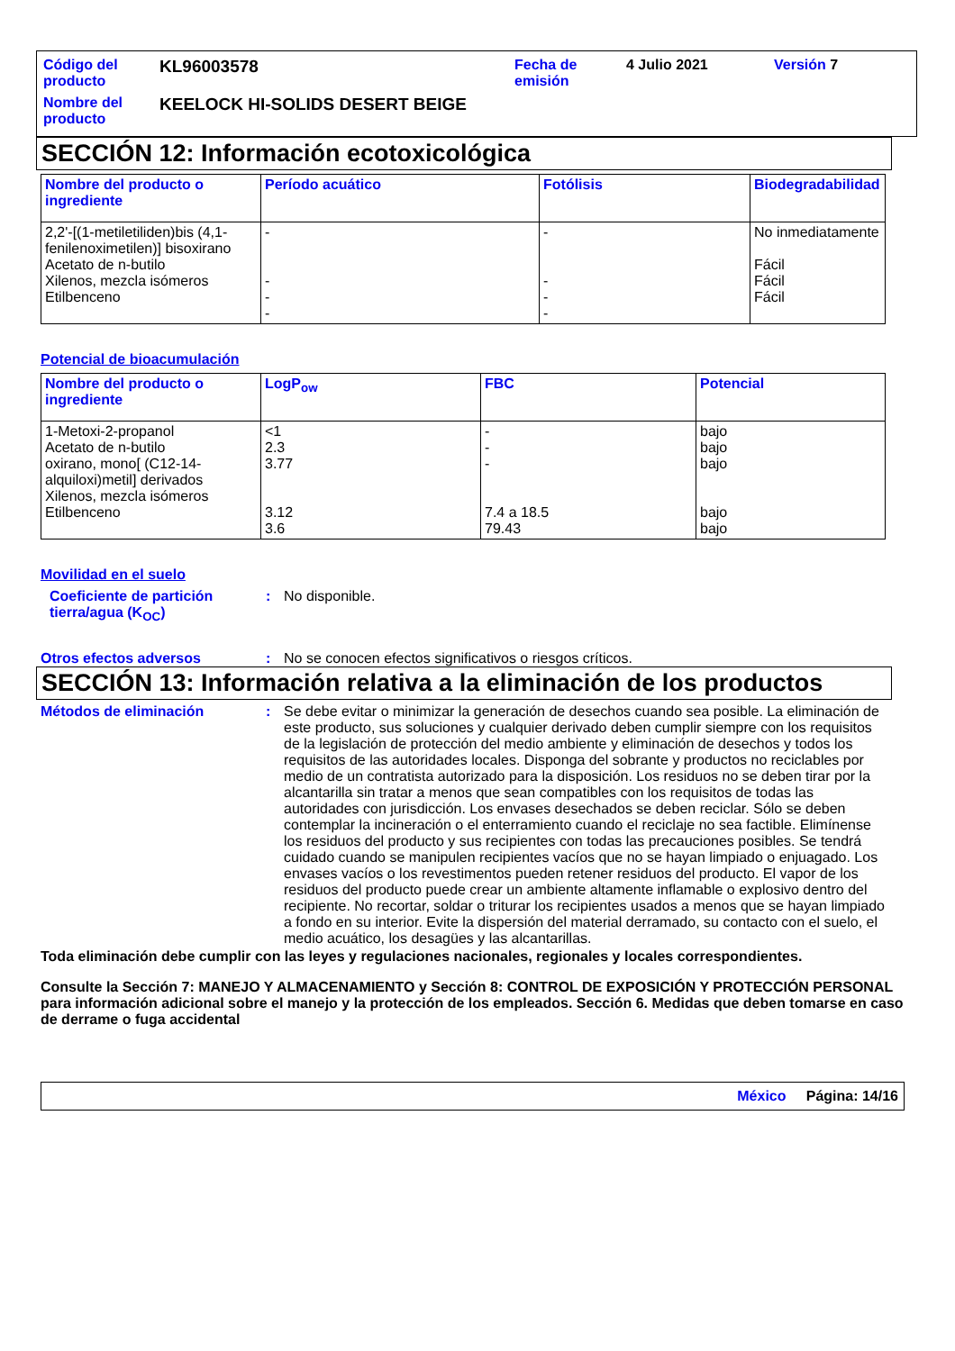| Código del producto | KL96003578 | Fecha de emisión | 4 Julio 2021 | Versión 7 |
| Nombre del producto | KEELOCK HI-SOLIDS DESERT BEIGE | | | |
SECCIÓN 12: Información ecotoxicológica
| Nombre del producto o ingrediente | Período acuático | Fotólisis | Biodegradabilidad |
| --- | --- | --- | --- |
| 2,2'-[(1-metiletiliden)bis (4,1-fenilenoximetilen)] bisoxirano Acetato de n-butilo Xilenos, mezcla isómeros Etilbenceno | - - - - | - - - - | No inmediatamente Fácil Fácil Fácil |
Potencial de bioacumulación
| Nombre del producto o ingrediente | LogP<sub>ow</sub> | FBC | Potencial |
| --- | --- | --- | --- |
| 1-Metoxi-2-propanol Acetato de n-butilo oxirano, mono[ (C12-14-alquiloxi)metil] derivados Xilenos, mezcla isómeros Etilbenceno | <1 2.3 3.77 3.12 3.6 | - - - 7.4 a 18.5 79.43 | bajo bajo bajo bajo bajo |
Movilidad en el suelo
Coeficiente de partición tierra/agua (K<sub>OC</sub>)
: No disponible.
Otros efectos adversos : No se conocen efectos significativos o riesgos críticos.
SECCIÓN 13: Información relativa a la eliminación de los productos
Métodos de eliminación : Se debe evitar o minimizar la generación de desechos cuando sea posible. La eliminación de este producto, sus soluciones y cualquier derivado deben cumplir siempre con los requisitos de la legislación de protección del medio ambiente y eliminación de desechos y todos los requisitos de las autoridades locales. Disponga del sobrante y productos no reciclables por medio de un contratista autorizado para la disposición. Los residuos no se deben tirar por la alcantarilla sin tratar a menos que sean compatibles con los requisitos de todas las autoridades con jurisdicción. Los envases desechados se deben reciclar. Sólo se deben contemplar la incineración o el enterramiento cuando el reciclaje no sea factible. Elimínense los residuos del producto y sus recipientes con todas las precauciones posibles. Se tendrá cuidado cuando se manipulen recipientes vacíos que no se hayan limpiado o enjuagado. Los envases vacíos o los revestimentos pueden retener residuos del producto. El vapor de los residuos del producto puede crear un ambiente altamente inflamable o explosivo dentro del recipiente. No recortar, soldar o triturar los recipientes usados a menos que se hayan limpiado a fondo en su interior. Evite la dispersión del material derramado, su contacto con el suelo, el medio acuático, los desagües y las alcantarillas.
Toda eliminación debe cumplir con las leyes y regulaciones nacionales, regionales y locales correspondientes.
Consulte la Sección 7: MANEJO Y ALMACENAMIENTO y Sección 8: CONTROL DE EXPOSICIÓN Y PROTECCIÓN PERSONAL para información adicional sobre el manejo y la protección de los empleados. Sección 6. Medidas que deben tomarse en caso de derrame o fuga accidental
México Página: 14/16